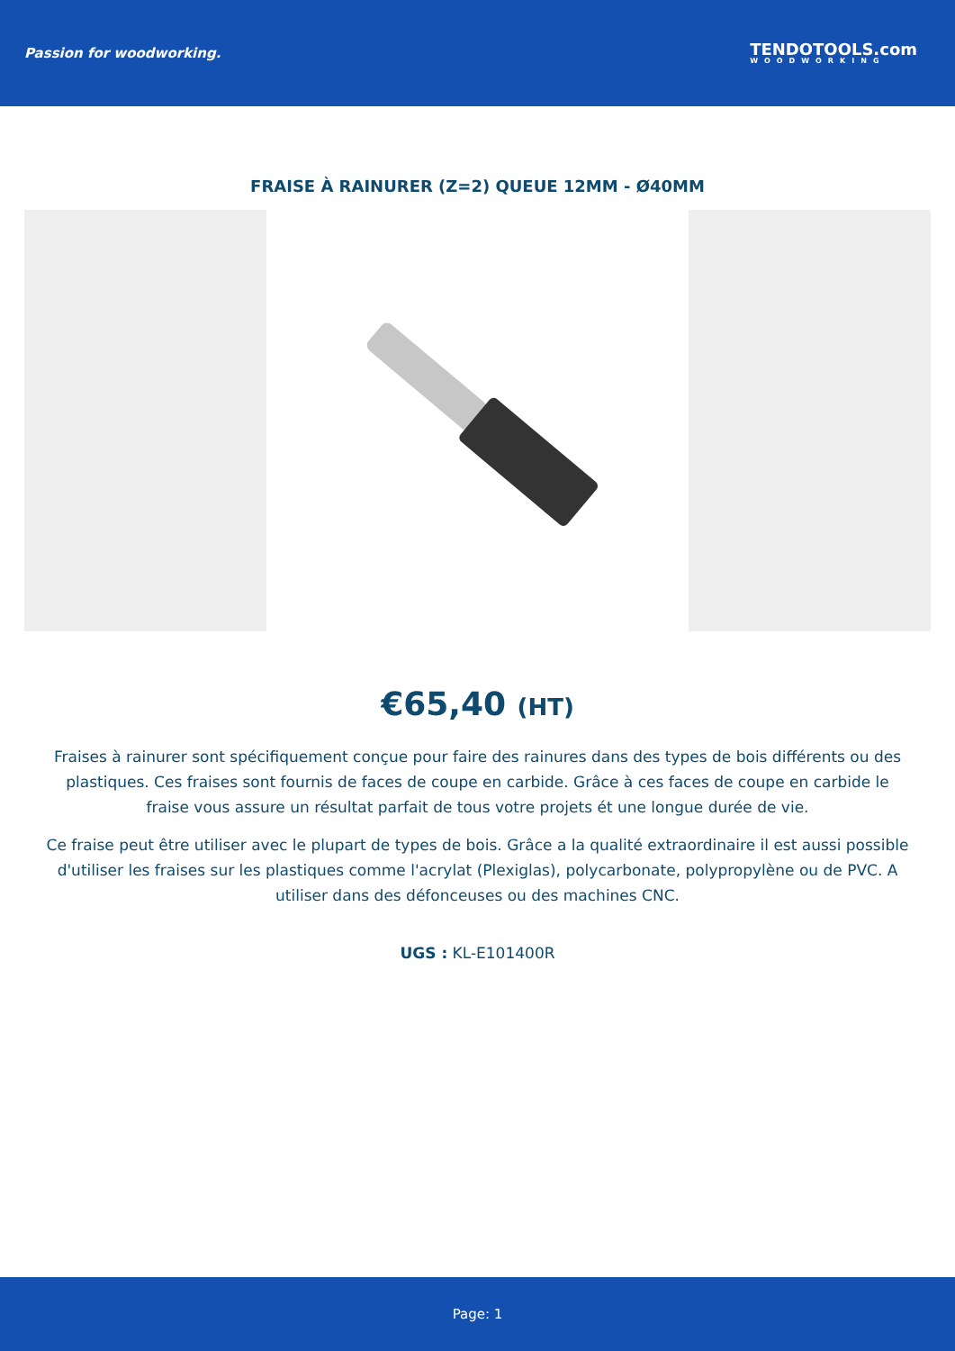Passion for woodworking.
TENDOTOOLS.com
WOODWORKING
FRAISE À RAINURER (Z=2) QUEUE 12MM - Ø40MM
€65,40 (HT)
Fraises à rainurer sont spécifiquement conçue pour faire des rainures dans des types de bois différents ou des plastiques. Ces fraises sont fournis de faces de coupe en carbide. Grâce à ces faces de coupe en carbide le fraise vous assure un résultat parfait de tous votre projets ét une longue durée de vie.
Ce fraise peut être utiliser avec le plupart de types de bois. Grâce a la qualité extraordinaire il est aussi possible d'utiliser les fraises sur les plastiques comme l'acrylat (Plexiglas), polycarbonate, polypropylène ou de PVC. A utiliser dans des défonceuses ou des machines CNC.
UGS : KL-E101400R
Page: 1